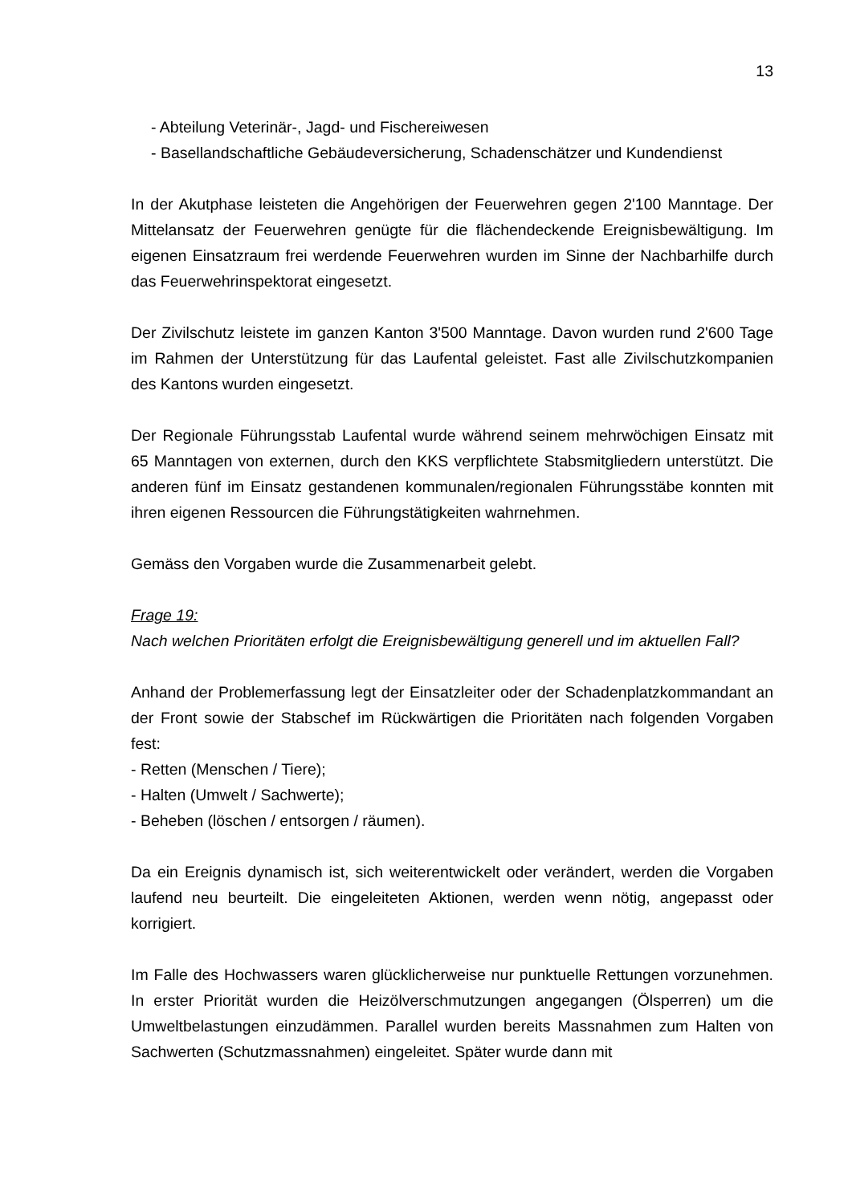13
- Abteilung Veterinär-, Jagd- und Fischereiwesen
- Basellandschaftliche Gebäudeversicherung, Schadenschätzer und Kundendienst
In der Akutphase leisteten die Angehörigen der Feuerwehren gegen 2'100 Manntage. Der Mittelansatz der Feuerwehren genügte für die flächendeckende Ereignisbewältigung. Im eigenen Einsatzraum frei werdende Feuerwehren wurden im Sinne der Nachbarhilfe durch das Feuerwehrinspektorat eingesetzt.
Der Zivilschutz leistete im ganzen Kanton 3'500 Manntage. Davon wurden rund 2'600 Tage im Rahmen der Unterstützung für das Laufental geleistet. Fast alle Zivilschutzkompanien des Kantons wurden eingesetzt.
Der Regionale Führungsstab Laufental wurde während seinem mehrwöchigen Einsatz mit 65 Manntagen von externen, durch den KKS verpflichtete Stabsmitgliedern unterstützt. Die anderen fünf im Einsatz gestandenen kommunalen/regionalen Führungsstäbe konnten mit ihren eigenen Ressourcen die Führungstätigkeiten wahrnehmen.
Gemäss den Vorgaben wurde die Zusammenarbeit gelebt.
Frage 19:
Nach welchen Prioritäten erfolgt die Ereignisbewältigung generell und im aktuellen Fall?
Anhand der Problemerfassung legt der Einsatzleiter oder der Schadenplatzkommandant an der Front sowie der Stabschef im Rückwärtigen die Prioritäten nach folgenden Vorgaben fest:
- Retten (Menschen / Tiere);
- Halten (Umwelt / Sachwerte);
- Beheben (löschen / entsorgen / räumen).
Da ein Ereignis dynamisch ist, sich weiterentwickelt oder verändert, werden die Vorgaben laufend neu beurteilt. Die eingeleiteten Aktionen, werden wenn nötig, angepasst oder korrigiert.
Im Falle des Hochwassers waren glücklicherweise nur punktuelle Rettungen vorzunehmen. In erster Priorität wurden die Heizölverschmutzungen angegangen (Ölsperren) um die Umweltbelastungen einzudämmen. Parallel wurden bereits Massnahmen zum Halten von Sachwerten (Schutzmassnahmen) eingeleitet. Später wurde dann mit